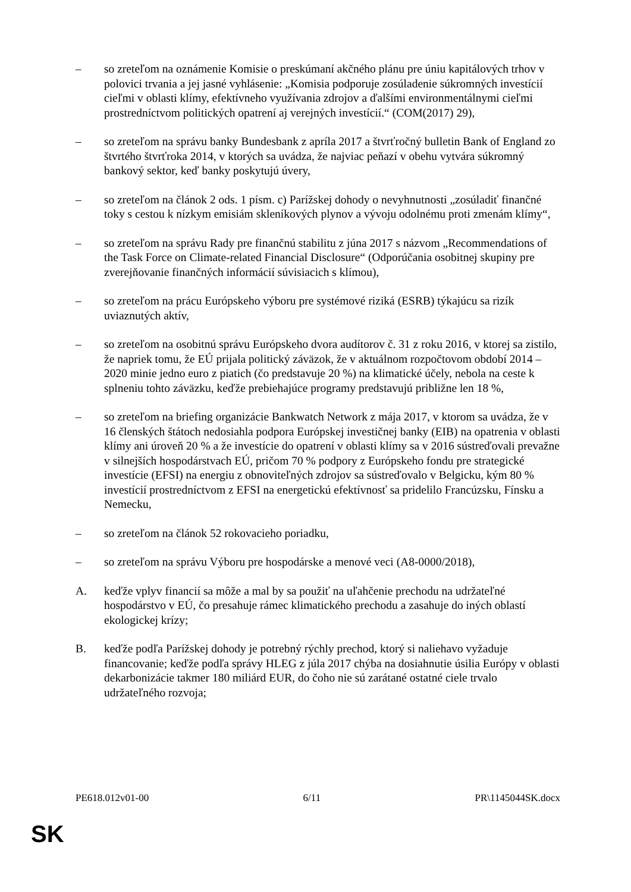– so zreteľom na oznámenie Komisie o preskúmaní akčného plánu pre úniu kapitálových trhov v polovici trvania a jej jasné vyhlásenie: „Komisia podporuje zosúladenie súkromných investícií cieľmi v oblasti klímy, efektívneho využívania zdrojov a ďalšími environmentálnymi cieľmi prostredníctvom politických opatrení aj verejných investícií.“ (COM(2017) 29),
– so zreteľom na správu banky Bundesbank z apríla 2017 a štvrťročný bulletin Bank of England zo štvrtého štvrťroka 2014, v ktorých sa uvádza, že najviac peňazí v obehu vytvára súkromný bankový sektor, keď banky poskytujú úvery,
– so zreteľom na článok 2 ods. 1 písm. c) Parížskej dohody o nevyhnutnosti „zosúladiť finančné toky s cestou k nízkym emisiám skleníkových plynov a vývoju odolnému proti zmenám klímy“,
– so zreteľom na správu Rady pre finančnú stabilitu z júna 2017 s názvom „Recommendations of the Task Force on Climate-related Financial Disclosure“ (Odporúčania osobitnej skupiny pre zverejňovanie finančných informácií súvisiacich s klímou),
– so zreteľom na prácu Európskeho výboru pre systémové riziká (ESRB) týkajúcu sa rizík uviaznutých aktív,
– so zreteľom na osobitnú správu Európskeho dvora audítorov č. 31 z roku 2016, v ktorej sa zistilo, že napriek tomu, že EÚ prijala politický záväzok, že v aktuálnom rozpočtovom období 2014 – 2020 minie jedno euro z piatich (čo predstavuje 20 %) na klimatické účely, nebola na ceste k splneniu tohto záväzku, keďže prebiehajúce programy predstavujú približne len 18 %,
– so zreteľom na briefing organizácie Bankwatch Network z mája 2017, v ktorom sa uvádza, že v 16 členských štátoch nedosiahla podpora Európskej investičnej banky (EIB) na opatrenia v oblasti klímy ani úroveň 20 % a že investície do opatrení v oblasti klímy sa v 2016 sústreďovali prevažne v silnejších hospodárstvach EÚ, pričom 70 % podpory z Európskeho fondu pre strategické investície (EFSI) na energiu z obnoviteľných zdrojov sa sústreďovalo v Belgicku, kým 80 % investícií prostredníctvom z EFSI na energetickú efektívnosť sa pridelilo Francúzsku, Fínsku a Nemecku,
– so zreteľom na článok 52 rokovacieho poriadku,
– so zreteľom na správu Výboru pre hospodárske a menové veci (A8-0000/2018),
A. keďže vplyv financií sa môže a mal by sa použiť na uľahčenie prechodu na udržateľné hospodárstvo v EÚ, čo presahuje rámec klimatického prechodu a zasahuje do iných oblastí ekologickej krízy;
B. keďže podľa Parížskej dohody je potrebný rýchly prechod, ktorý si naliehavo vyžaduje financovanie; keďže podľa správy HLEG z júla 2017 chýba na dosiahnutie úsilia Európy v oblasti dekarbonizácie takmer 180 miliárd EUR, do čoho nie sú zarátané ostatné ciele trvalo udržateľného rozvoja;
PE618.012v01-00 6/11 PR\1145044SK.docx
SK